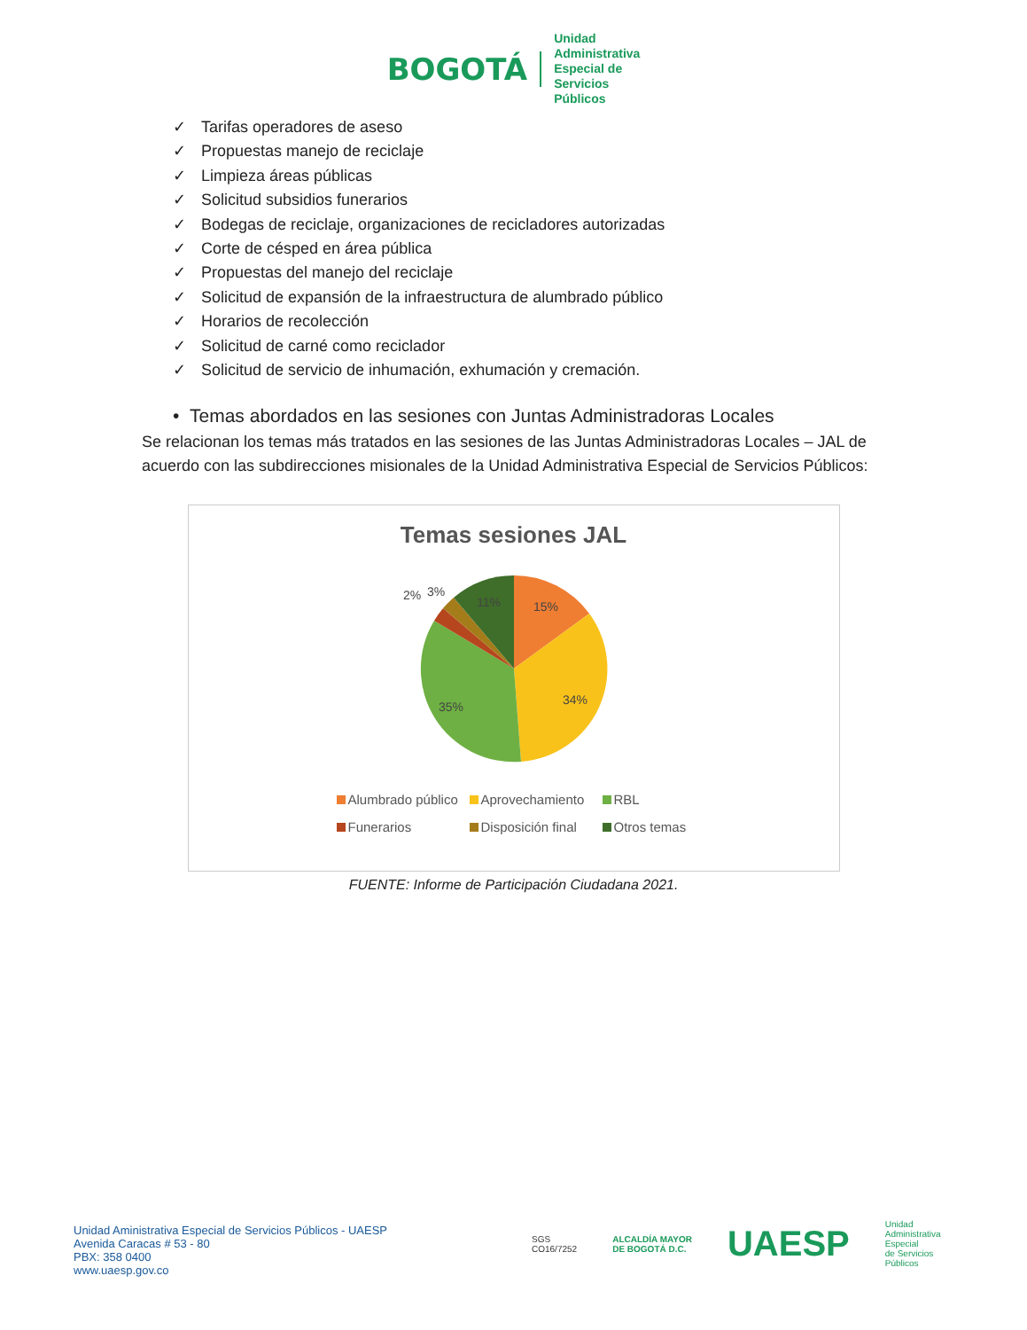BOGOTÁ
Unidad
Administrativa
Especial de
Servicios
Públicos
✓ Tarifas operadores de aseso
✓ Propuestas manejo de reciclaje
✓ Limpieza áreas públicas
✓ Solicitud subsidios funerarios
✓ Bodegas de reciclaje, organizaciones de recicladores autorizadas
✓ Corte de césped en área pública
✓ Propuestas del manejo del reciclaje
✓ Solicitud de expansión de la infraestructura de alumbrado público
✓ Horarios de recolección
✓ Solicitud de carné como reciclador
✓ Solicitud de servicio de inhumación, exhumación y cremación.
• Temas abordados en las sesiones con Juntas Administradoras Locales
Se relacionan los temas más tratados en las sesiones de las Juntas Administradoras Locales – JAL de acuerdo con las subdirecciones misionales de la Unidad Administrativa Especial de Servicios Públicos:
Temas sesiones JAL
15%
34%
35%
11%
2%
3%
Alumbrado público
Aprovechamiento
RBL
Funerarios
Disposición final
Otros temas
FUENTE: Informe de Participación Ciudadana 2021.
Unidad Aministrativa Especial de Servicios Públicos - UAESP
Avenida Caracas # 53 - 80
PBX: 358 0400
www.uaesp.gov.co
SGS
CO16/7252
ALCALDÍA MAYOR
DE BOGOTÁ D.C.
UAESP
Unidad
Administrativa
Especial
de Servicios
Públicos